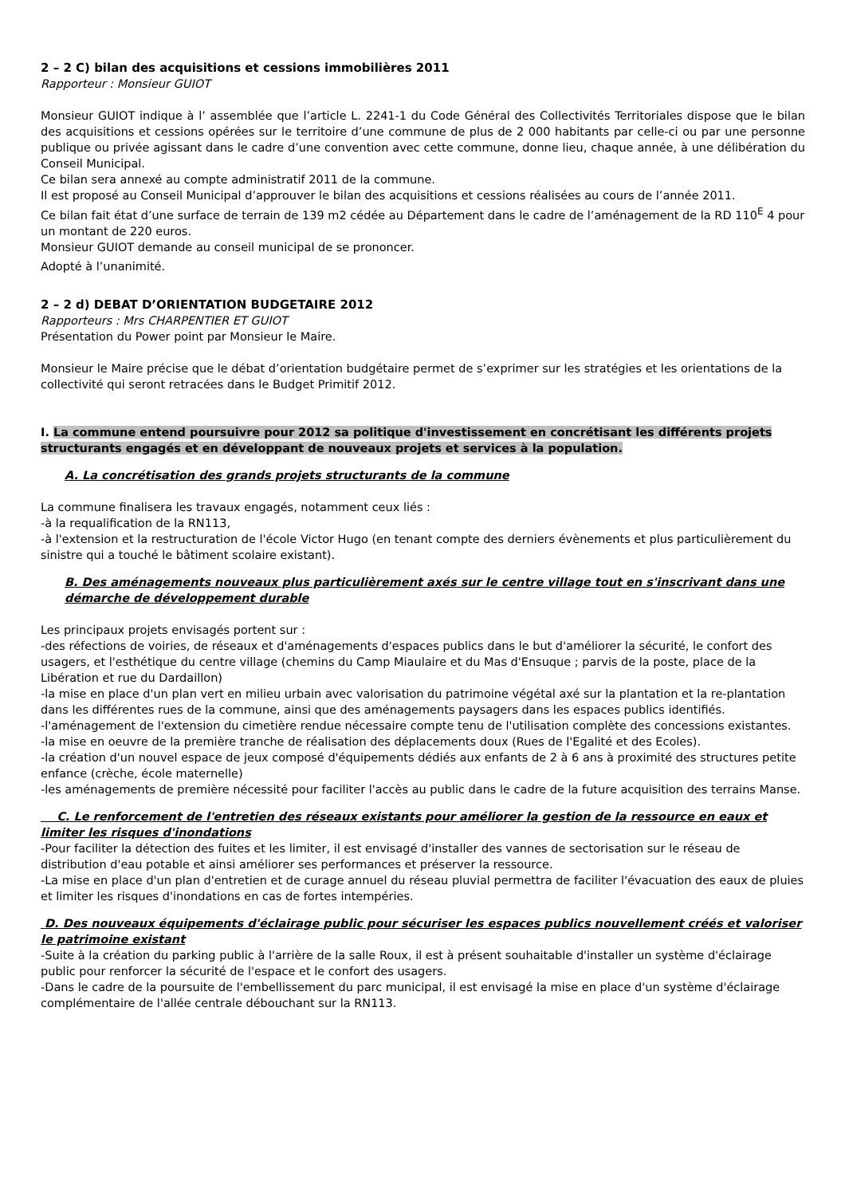2 – 2 C) bilan des acquisitions et cessions immobilières 2011
Rapporteur : Monsieur GUIOT
Monsieur GUIOT indique à l’ assemblée que l’article L. 2241-1 du Code Général des Collectivités Territoriales dispose que le bilan des acquisitions et cessions opérées sur le territoire d’une commune de plus de 2 000 habitants par celle-ci ou par une personne publique ou privée agissant dans le cadre d’une convention avec cette commune, donne lieu, chaque année, à une délibération du Conseil Municipal.
Ce bilan sera annexé au compte administratif 2011 de la commune.
Il est proposé au Conseil Municipal d’approuver le bilan des acquisitions et cessions réalisées au cours de l’année 2011.
Ce bilan fait état d’une surface de terrain de 139 m2 cédée au Département dans le cadre de l’aménagement de la RD 110<sup>E</sup> 4 pour un montant de 220 euros.
Monsieur GUIOT demande au conseil municipal de se prononcer.
Adopté à l’unanimité.
2 – 2 d) DEBAT D’ORIENTATION BUDGETAIRE 2012
Rapporteurs : Mrs CHARPENTIER ET GUIOT
Présentation du Power point par Monsieur le Maire.
Monsieur le Maire précise que le débat d’orientation budgétaire permet de s’exprimer sur les stratégies et les orientations de la collectivité qui seront retracées dans le Budget Primitif 2012.
I. La commune entend poursuivre pour 2012 sa politique d'investissement en concrétisant les différents projets structurants engagés et en développant de nouveaux projets et services à la population.
A. La concrétisation des grands projets structurants de la commune
La commune finalisera les travaux engagés, notamment ceux liés :
-à la requalification de la RN113,
-à l'extension et la restructuration de l'école Victor Hugo (en tenant compte des derniers évènements et plus particulièrement du sinistre qui a touché le bâtiment scolaire existant).
B. Des aménagements nouveaux plus particulièrement axés sur le centre village tout en s'inscrivant dans une démarche de développement durable
Les principaux projets envisagés portent sur :
-des réfections de voiries, de réseaux et d'aménagements d'espaces publics dans le but d'améliorer la sécurité, le confort des usagers, et l'esthétique du centre village (chemins du Camp Miaulaire et du Mas d'Ensuque ; parvis de la poste, place de la Libération et rue du Dardaillon)
-la mise en place d'un plan vert en milieu urbain avec valorisation du patrimoine végétal axé sur la plantation et la re-plantation dans les différentes rues de la commune, ainsi que des aménagements paysagers dans les espaces publics identifiés.
-l'aménagement de l'extension du cimetière rendue nécessaire compte tenu de l'utilisation complète des concessions existantes.
-la mise en oeuvre de la première tranche de réalisation des déplacements doux (Rues de l'Egalité et des Ecoles).
-la création d'un nouvel espace de jeux composé d'équipements dédiés aux enfants de 2 à 6 ans à proximité des structures petite enfance (crèche, école maternelle)
-les aménagements de première nécessité pour faciliter l'accès au public dans le cadre de la future acquisition des terrains Manse.
C. Le renforcement de l'entretien des réseaux existants pour améliorer la gestion de la ressource en eaux et limiter les risques d'inondations
-Pour faciliter la détection des fuites et les limiter, il est envisagé d'installer des vannes de sectorisation sur le réseau de distribution d'eau potable et ainsi améliorer ses performances et préserver la ressource.
-La mise en place d'un plan d'entretien et de curage annuel du réseau pluvial permettra de faciliter l'évacuation des eaux de pluies et limiter les risques d'inondations en cas de fortes intempéries.
D. Des nouveaux équipements d'éclairage public pour sécuriser les espaces publics nouvellement créés et valoriser le patrimoine existant
-Suite à la création du parking public à l'arrière de la salle Roux, il est à présent souhaitable d'installer un système d'éclairage public pour renforcer la sécurité de l'espace et le confort des usagers.
-Dans le cadre de la poursuite de l'embellissement du parc municipal, il est envisagé la mise en place d'un système d'éclairage complémentaire de l'allée centrale débouchant sur la RN113.